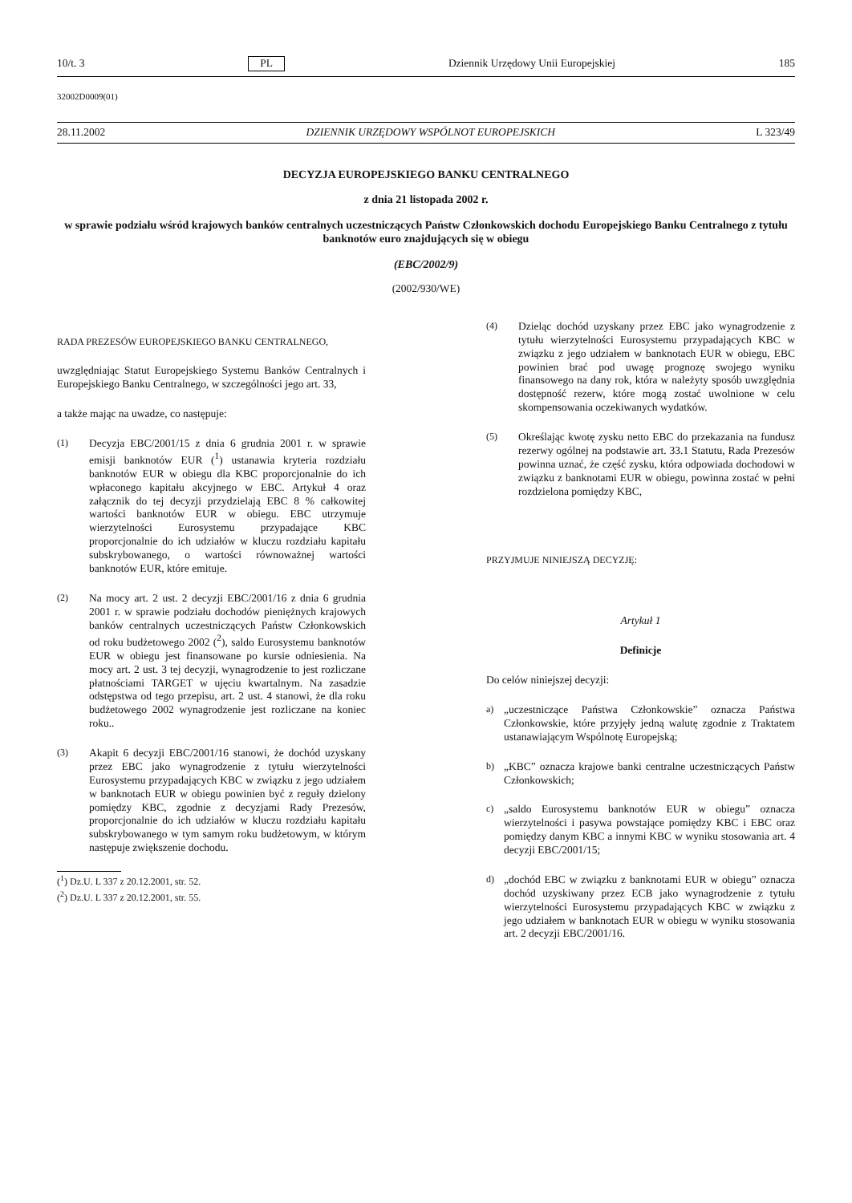10/t. 3 PL Dziennik Urzędowy Unii Europejskiej 185
32002D0009(01)
28.11.2002 DZIENNIK URZĘDOWY WSPÓLNOT EUROPEJSKICH L 323/49
DECYZJA EUROPEJSKIEGO BANKU CENTRALNEGO
z dnia 21 listopada 2002 r.
w sprawie podziału wśród krajowych banków centralnych uczestniczących Państw Członkowskich dochodu Europejskiego Banku Centralnego z tytułu banknotów euro znajdujących się w obiegu
(EBC/2002/9)
(2002/930/WE)
RADA PREZESÓW EUROPEJSKIEGO BANKU CENTRALNEGO,
uwzględniając Statut Europejskiego Systemu Banków Centralnych i Europejskiego Banku Centralnego, w szczególności jego art. 33,
a także mając na uwadze, co następuje:
(1) Decyzja EBC/2001/15 z dnia 6 grudnia 2001 r. w sprawie emisji banknotów EUR (<sup>1</sup>) ustanawia kryteria rozdziału banknotów EUR w obiegu dla KBC proporcjonalnie do ich wpłaconego kapitału akcyjnego w EBC. Artykuł 4 oraz załącznik do tej decyzji przydzielają EBC 8 % całkowitej wartości banknotów EUR w obiegu. EBC utrzymuje wierzytelności Eurosystemu przypadające KBC proporcjonalnie do ich udziałów w kluczu rozdziału kapitału subskrybowanego, o wartości równoważnej wartości banknotów EUR, które emituje.
(2) Na mocy art. 2 ust. 2 decyzji EBC/2001/16 z dnia 6 grudnia 2001 r. w sprawie podziału dochodów pieniężnych krajowych banków centralnych uczestniczących Państw Członkowskich od roku budżetowego 2002 (<sup>2</sup>), saldo Eurosystemu banknotów EUR w obiegu jest finansowane po kursie odniesienia. Na mocy art. 2 ust. 3 tej decyzji, wynagrodzenie to jest rozliczane płatnościami TARGET w ujęciu kwartalnym. Na zasadzie odstępstwa od tego przepisu, art. 2 ust. 4 stanowi, że dla roku budżetowego 2002 wynagrodzenie jest rozliczane na koniec roku..
(3) Akapit 6 decyzji EBC/2001/16 stanowi, że dochód uzyskany przez EBC jako wynagrodzenie z tytułu wierzytelności Eurosystemu przypadających KBC w związku z jego udziałem w banknotach EUR w obiegu powinien być z reguły dzielony pomiędzy KBC, zgodnie z decyzjami Rady Prezesów, proporcjonalnie do ich udziałów w kluczu rozdziału kapitału subskrybowanego w tym samym roku budżetowym, w którym następuje zwiększenie dochodu.
(<sup>1</sup>) Dz.U. L 337 z 20.12.2001, str. 52.
(<sup>2</sup>) Dz.U. L 337 z 20.12.2001, str. 55.
(4) Dzieląc dochód uzyskany przez EBC jako wynagrodzenie z tytułu wierzytelności Eurosystemu przypadających KBC w związku z jego udziałem w banknotach EUR w obiegu, EBC powinien brać pod uwagę prognozę swojego wyniku finansowego na dany rok, która w należyty sposób uwzględnia dostępność rezerw, które mogą zostać uwolnione w celu skompensowania oczekiwanych wydatków.
(5) Określając kwotę zysku netto EBC do przekazania na fundusz rezerwy ogólnej na podstawie art. 33.1 Statutu, Rada Prezesów powinna uznać, że część zysku, która odpowiada dochodowi w związku z banknotami EUR w obiegu, powinna zostać w pełni rozdzielona pomiędzy KBC,
PRZYJMUJE NINIEJSZĄ DECYZJĘ:
Artykuł 1
Definicje
Do celów niniejszej decyzji:
a) „uczestniczące Państwa Członkowskie” oznacza Państwa Członkowskie, które przyjęły jedną walutę zgodnie z Traktatem ustanawiającym Wspólnotę Europejską;
b) „KBC” oznacza krajowe banki centralne uczestniczących Państw Członkowskich;
c) „saldo Eurosystemu banknotów EUR w obiegu” oznacza wierzytelności i pasywa powstające pomiędzy KBC i EBC oraz pomiędzy danym KBC a innymi KBC w wyniku stosowania art. 4 decyzji EBC/2001/15;
d) „dochód EBC w związku z banknotami EUR w obiegu” oznacza dochód uzyskiwany przez ECB jako wynagrodzenie z tytułu wierzytelności Eurosystemu przypadających KBC w związku z jego udziałem w banknotach EUR w obiegu w wyniku stosowania art. 2 decyzji EBC/2001/16.